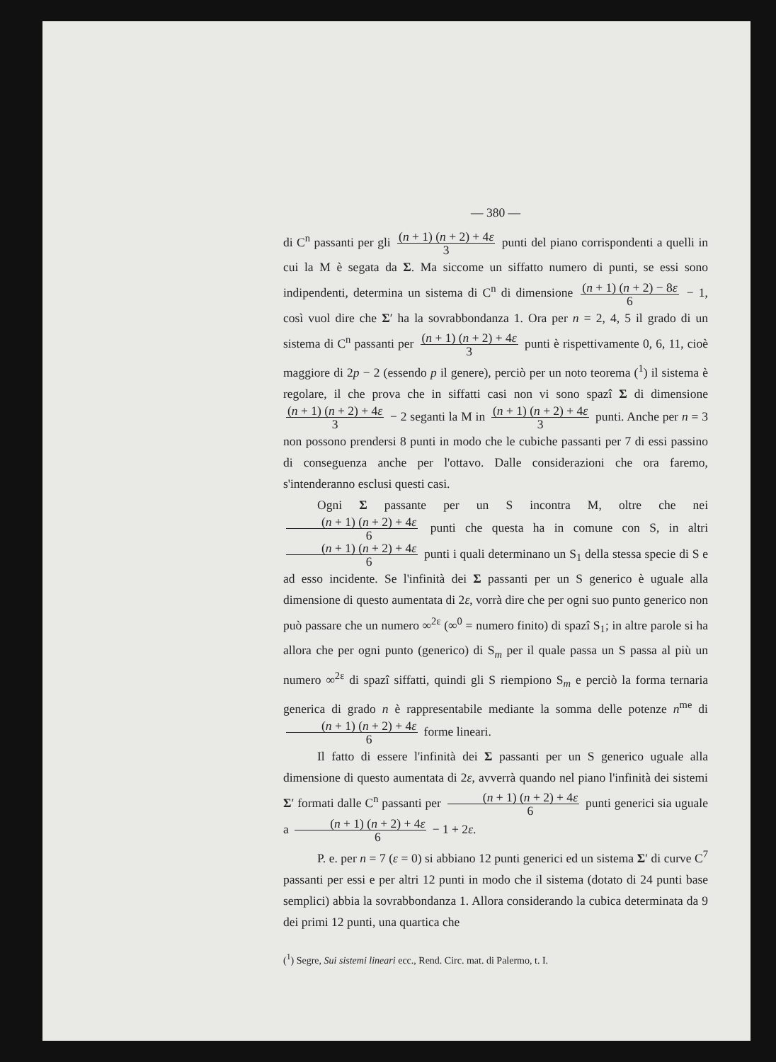— 380 —
di C<sup>n</sup> passanti per gli (n + 1) (n + 2) + 4ε 3 punti del piano corrispondenti a quelli in cui la M è segata da Σ. Ma siccome un siffatto numero di punti, se essi sono indipendenti, determina un sistema di C<sup>n</sup> di dimensione (n + 1) (n + 2) − 8ε 6 − 1, così vuol dire che Σ′ ha la sovrabbondanza 1. Ora per n = 2, 4, 5 il grado di un sistema di C<sup>n</sup> passanti per (n + 1) (n + 2) + 4ε 3 punti è rispettivamente 0, 6, 11, cioè maggiore di 2p − 2 (essendo p il genere), perciò per un noto teorema (<sup>1</sup>) il sistema è regolare, il che prova che in siffatti casi non vi sono spazî Σ di dimensione (n + 1) (n + 2) + 4ε 3 − 2 seganti la M in (n + 1) (n + 2) + 4ε 3 punti. Anche per n = 3 non possono prendersi 8 punti in modo che le cubiche passanti per 7 di essi passino di conseguenza anche per l'ottavo. Dalle considerazioni che ora faremo, s'intenderanno esclusi questi casi.
Ogni Σ passante per un S incontra M, oltre che nei (n + 1) (n + 2) + 4ε 6 punti che questa ha in comune con S, in altri (n + 1) (n + 2) + 4ε 6 punti i quali determinano un S<sub>1</sub> della stessa specie di S e ad esso incidente. Se l'infinità dei Σ passanti per un S generico è uguale alla dimensione di questo aumentata di 2ε, vorrà dire che per ogni suo punto generico non può passare che un numero ∞<sup>2ε</sup> (∞<sup>0</sup> = numero finito) di spazî S<sub>1</sub>; in altre parole si ha allora che per ogni punto (generico) di S<sub>m</sub> per il quale passa un S passa al più un numero ∞<sup>2ε</sup> di spazî siffatti, quindi gli S riempiono S<sub>m</sub> e perciò la forma ternaria generica di grado n è rappresentabile mediante la somma delle potenze n<sup>me</sup> di (n + 1) (n + 2) + 4ε 6 forme lineari.
Il fatto di essere l'infinità dei Σ passanti per un S generico uguale alla dimensione di questo aumentata di 2ε, avverrà quando nel piano l'infinità dei sistemi Σ′ formati dalle C<sup>n</sup> passanti per (n + 1) (n + 2) + 4ε 6 punti generici sia uguale a (n + 1) (n + 2) + 4ε 6 − 1 + 2ε.
P. e. per n = 7 (ε = 0) si abbiano 12 punti generici ed un sistema Σ′ di curve C<sup>7</sup> passanti per essi e per altri 12 punti in modo che il sistema (dotato di 24 punti base semplici) abbia la sovrabbondanza 1. Allora considerando la cubica determinata da 9 dei primi 12 punti, una quartica che
(<sup>1</sup>) Segre, Sui sistemi lineari ecc., Rend. Circ. mat. di Palermo, t. I.